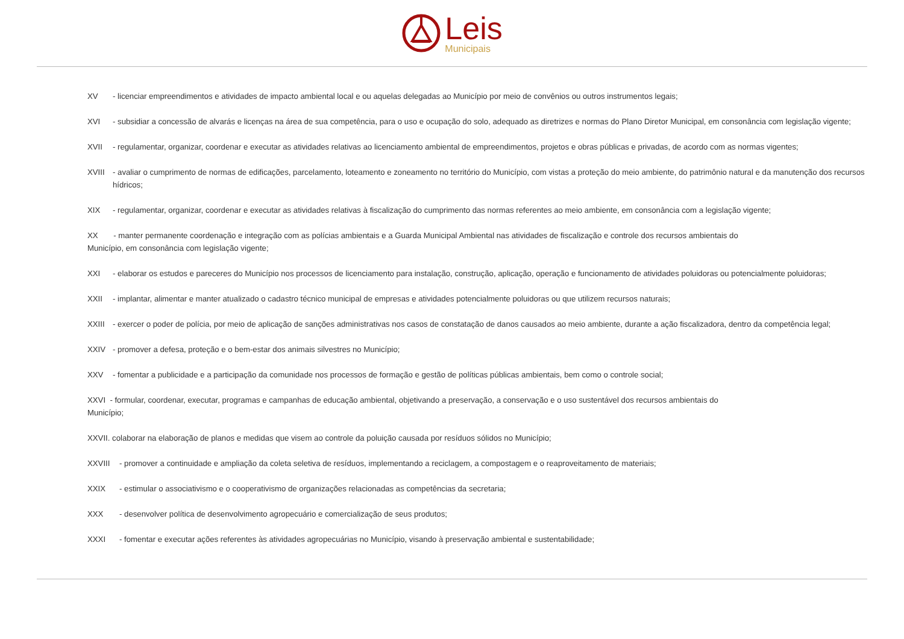Leis
Municipais
XV - licenciar empreendimentos e atividades de impacto ambiental local e ou aquelas delegadas ao Município por meio de convênios ou outros instrumentos legais;
XVI - subsidiar a concessão de alvarás e licenças na área de sua competência, para o uso e ocupação do solo, adequado as diretrizes e normas do Plano Diretor Municipal, em consonância com legislação vigente;
XVII - regulamentar, organizar, coordenar e executar as atividades relativas ao licenciamento ambiental de empreendimentos, projetos e obras públicas e privadas, de acordo com as normas vigentes;
XVIII - avaliar o cumprimento de normas de edificações, parcelamento, loteamento e zoneamento no território do Município, com vistas a proteção do meio ambiente, do patrimônio natural e da manutenção dos recursos hídricos;
XIX - regulamentar, organizar, coordenar e executar as atividades relativas à fiscalização do cumprimento das normas referentes ao meio ambiente, em consonância com a legislação vigente;
XX - manter permanente coordenação e integração com as polícias ambientais e a Guarda Municipal Ambiental nas atividades de fiscalização e controle dos recursos ambientais do
Município, em consonância com legislação vigente;
XXI - elaborar os estudos e pareceres do Município nos processos de licenciamento para instalação, construção, aplicação, operação e funcionamento de atividades poluidoras ou potencialmente poluidoras;
XXII - implantar, alimentar e manter atualizado o cadastro técnico municipal de empresas e atividades potencialmente poluidoras ou que utilizem recursos naturais;
XXIII - exercer o poder de polícia, por meio de aplicação de sanções administrativas nos casos de constatação de danos causados ao meio ambiente, durante a ação fiscalizadora, dentro da competência legal;
XXIV - promover a defesa, proteção e o bem-estar dos animais silvestres no Município;
XXV - fomentar a publicidade e a participação da comunidade nos processos de formação e gestão de políticas públicas ambientais, bem como o controle social;
XXVI - formular, coordenar, executar, programas e campanhas de educação ambiental, objetivando a preservação, a conservação e o uso sustentável dos recursos ambientais do
Município;
XXVII. colaborar na elaboração de planos e medidas que visem ao controle da poluição causada por resíduos sólidos no Município;
XXVIII - promover a continuidade e ampliação da coleta seletiva de resíduos, implementando a reciclagem, a compostagem e o reaproveitamento de materiais;
XXIX - estimular o associativismo e o cooperativismo de organizações relacionadas as competências da secretaria;
XXX - desenvolver política de desenvolvimento agropecuário e comercialização de seus produtos;
XXXI - fomentar e executar ações referentes às atividades agropecuárias no Município, visando à preservação ambiental e sustentabilidade;